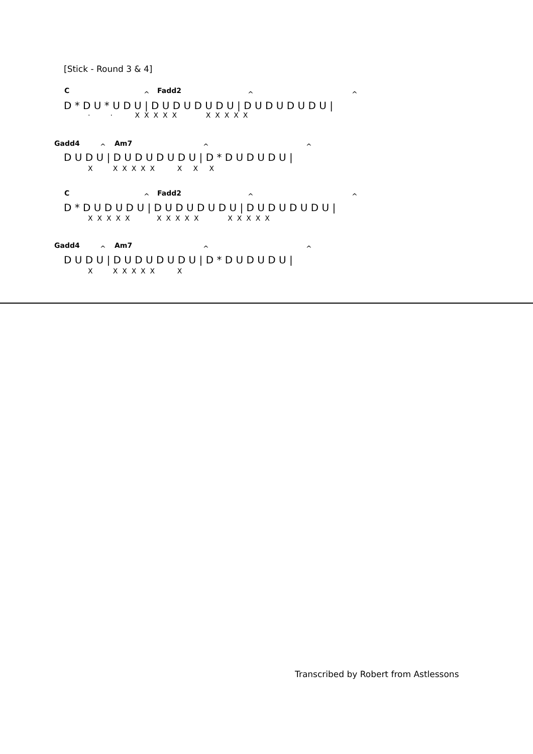[Stick - Round 3 & 4]
C
^
Fadd2
^
^
D * D U * U D U | D U D U D U D U | D U D U D U D U |
· · X X X X X X X X X X
Gadd4
^
Am7
^
^
D U D U | D U D U D U D U | D * D U D U D U |
X X X X X X X X X
C
^
Fadd2
^
^
D * D U D U D U | D U D U D U D U | D U D U D U D U |
X X X X X X X X X X X X X X X
Gadd4
^
Am7
^
^
D U D U | D U D U D U D U | D * D U D U D U |
X X X X X X X
Transcribed by Robert from Astlessons